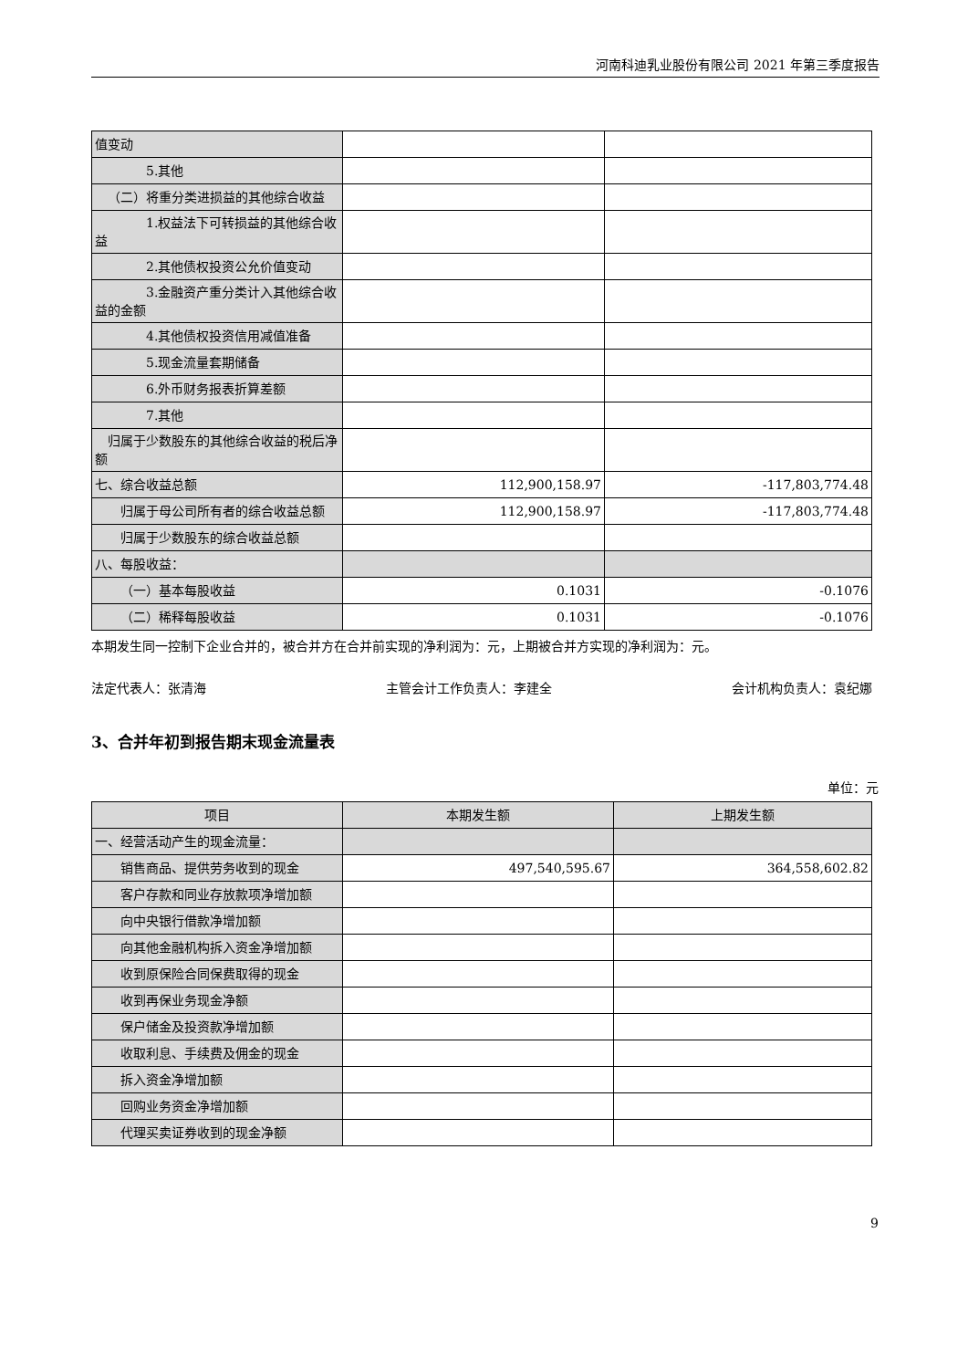河南科迪乳业股份有限公司 2021 年第三季度报告
| 值变动 | | |
| 5.其他 | | |
| （二）将重分类进损益的其他综合收益 | | |
| 1.权益法下可转损益的其他综合收益 | | |
| 2.其他债权投资公允价值变动 | | |
| 3.金融资产重分类计入其他综合收益的金额 | | |
| 4.其他债权投资信用减值准备 | | |
| 5.现金流量套期储备 | | |
| 6.外币财务报表折算差额 | | |
| 7.其他 | | |
| 归属于少数股东的其他综合收益的税后净额 | | |
| 七、综合收益总额 | 112,900,158.97 | -117,803,774.48 |
| 归属于母公司所有者的综合收益总额 | 112,900,158.97 | -117,803,774.48 |
| 归属于少数股东的综合收益总额 | | |
| 八、每股收益： | | |
| （一）基本每股收益 | 0.1031 | -0.1076 |
| （二）稀释每股收益 | 0.1031 | -0.1076 |
本期发生同一控制下企业合并的，被合并方在合并前实现的净利润为：元，上期被合并方实现的净利润为：元。
法定代表人：张清海 主管会计工作负责人：李建全 会计机构负责人：袁纪娜
3、合并年初到报告期末现金流量表
单位：元
| 项目 | 本期发生额 | 上期发生额 |
| --- | --- | --- |
| 一、经营活动产生的现金流量： | | |
| 销售商品、提供劳务收到的现金 | 497,540,595.67 | 364,558,602.82 |
| 客户存款和同业存放款项净增加额 | | |
| 向中央银行借款净增加额 | | |
| 向其他金融机构拆入资金净增加额 | | |
| 收到原保险合同保费取得的现金 | | |
| 收到再保业务现金净额 | | |
| 保户储金及投资款净增加额 | | |
| 收取利息、手续费及佣金的现金 | | |
| 拆入资金净增加额 | | |
| 回购业务资金净增加额 | | |
| 代理买卖证券收到的现金净额 | | |
9